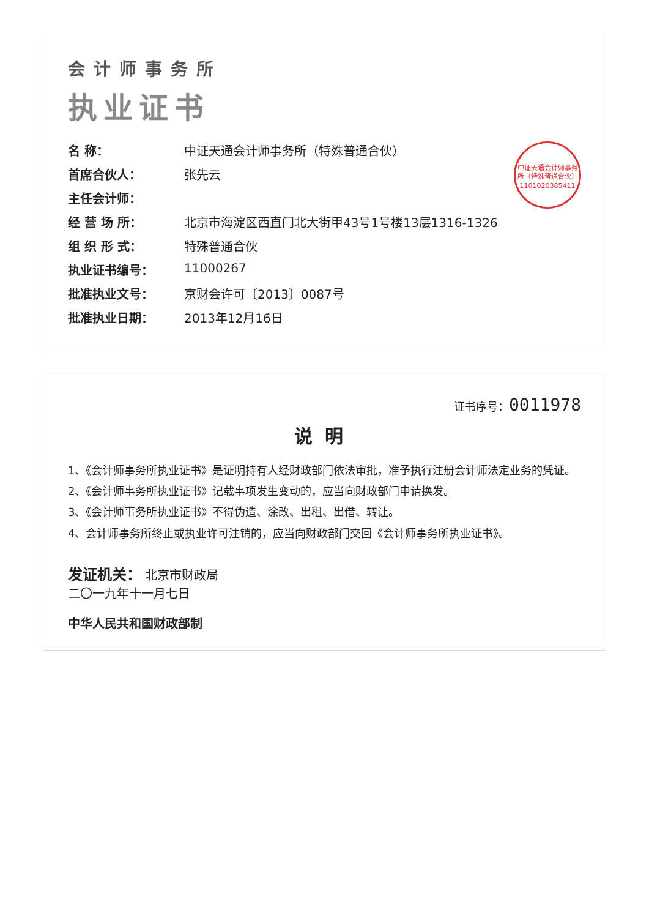会计师事务所
执业证书
中证天通会计师事务所（特殊普通合伙）
1101020385411
名 称： 中证天通会计师事务所（特殊普通合伙）
首席合伙人： 张先云
主任会计师：
经 营 场 所： 北京市海淀区西直门北大街甲43号1号楼13层1316-1326
组 织 形 式： 特殊普通合伙
执业证书编号： 11000267
批准执业文号： 京财会许可〔2013〕0087号
批准执业日期： 2013年12月16日
证书序号：0011978
说明
1、《会计师事务所执业证书》是证明持有人经财政部门依法审批，准予执行注册会计师法定业务的凭证。
2、《会计师事务所执业证书》记载事项发生变动的，应当向财政部门申请换发。
3、《会计师事务所执业证书》不得伪造、涂改、出租、出借、转让。
4、会计师事务所终止或执业许可注销的，应当向财政部门交回《会计师事务所执业证书》。
发证机关： 北京市财政局
二〇一九年十一月七日
中华人民共和国财政部制